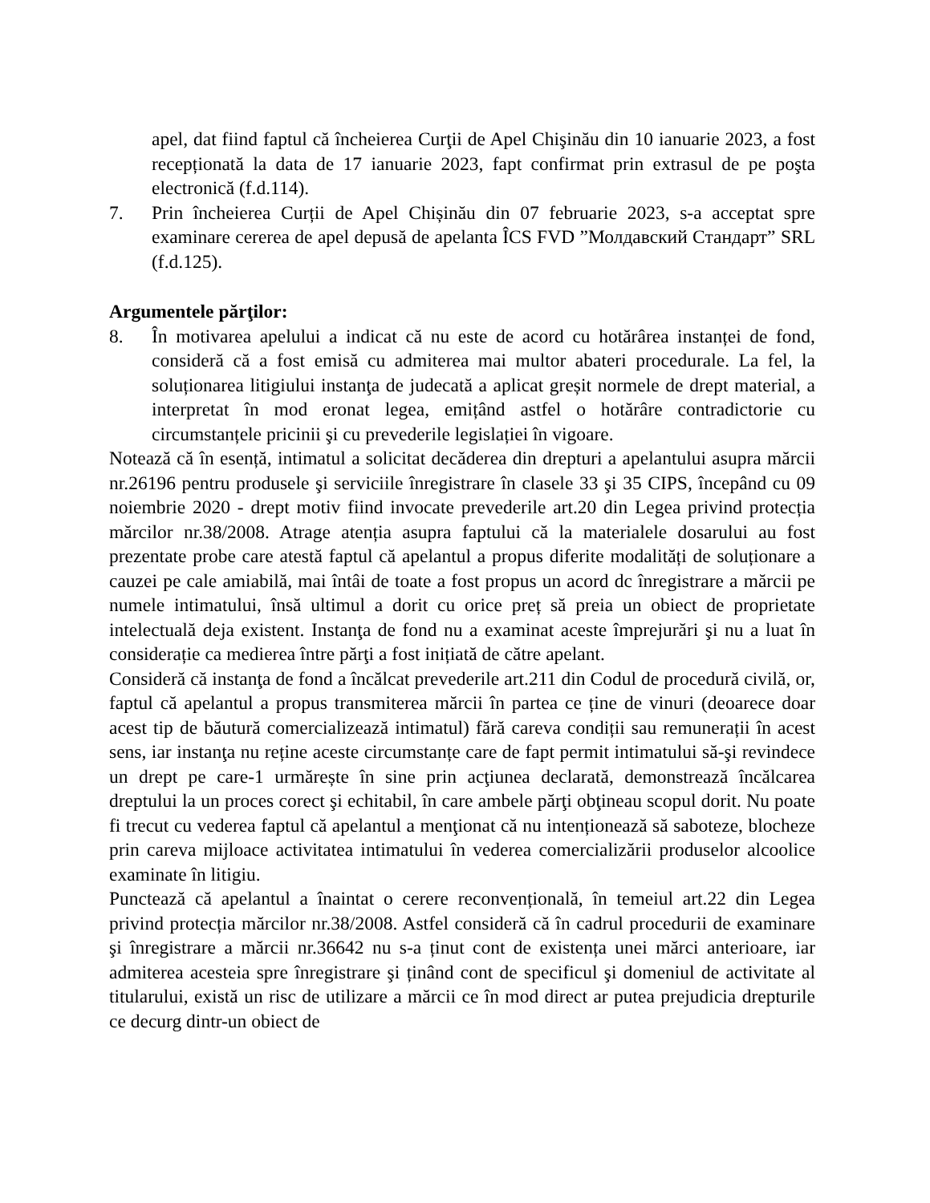apel, dat fiind faptul că încheierea Curţii de Apel Chişinău din 10 ianuarie 2023, a fost recepționată la data de 17 ianuarie 2023, fapt confirmat prin extrasul de pe poşta electronică (f.d.114).
7. Prin încheierea Curții de Apel Chișinău din 07 februarie 2023, s-a acceptat spre examinare cererea de apel depusă de apelanta ÎCS FVD ”Молдавский Стандарт” SRL (f.d.125).
Argumentele părţilor:
8. În motivarea apelului a indicat că nu este de acord cu hotărârea instanței de fond, consideră că a fost emisă cu admiterea mai multor abateri procedurale. La fel, la soluționarea litigiului instanţa de judecată a aplicat greșit normele de drept material, a interpretat în mod eronat legea, emițând astfel o hotărâre contradictorie cu circumstanțele pricinii şi cu prevederile legislației în vigoare.
Notează că în esență, intimatul a solicitat decăderea din drepturi a apelantului asupra mărcii nr.26196 pentru produsele şi serviciile înregistrare în clasele 33 şi 35 CIPS, începând cu 09 noiembrie 2020 - drept motiv fiind invocate prevederile art.20 din Legea privind protecția mărcilor nr.38/2008. Atrage atenția asupra faptului că la materialele dosarului au fost prezentate probe care atestă faptul că apelantul a propus diferite modalități de soluționare a cauzei pe cale amiabilă, mai întâi de toate a fost propus un acord dc înregistrare a mărcii pe numele intimatului, însă ultimul a dorit cu orice preț să preia un obiect de proprietate intelectuală deja existent. Instanţa de fond nu a examinat aceste împrejurări şi nu a luat în considerație ca medierea între părţi a fost inițiată de către apelant.
Consideră că instanţa de fond a încălcat prevederile art.211 din Codul de procedură civilă, or, faptul că apelantul a propus transmiterea mărcii în partea ce ține de vinuri (deoarece doar acest tip de băutură comercializează intimatul) fără careva condiții sau remunerații în acest sens, iar instanţa nu reține aceste circumstanțe care de fapt permit intimatului să-şi revindece un drept pe care-1 urmărește în sine prin acţiunea declarată, demonstrează încălcarea dreptului la un proces corect şi echitabil, în care ambele părţi obţineau scopul dorit. Nu poate fi trecut cu vederea faptul că apelantul a menţionat că nu intenționează să saboteze, blocheze prin careva mijloace activitatea intimatului în vederea comercializării produselor alcoolice examinate în litigiu.
Punctează că apelantul a înaintat o cerere reconvențională, în temeiul art.22 din Legea privind protecția mărcilor nr.38/2008. Astfel consideră că în cadrul procedurii de examinare şi înregistrare a mărcii nr.36642 nu s-a ținut cont de existența unei mărci anterioare, iar admiterea acesteia spre înregistrare şi ținând cont de specificul şi domeniul de activitate al titularului, există un risc de utilizare a mărcii ce în mod direct ar putea prejudicia drepturile ce decurg dintr-un obiect de